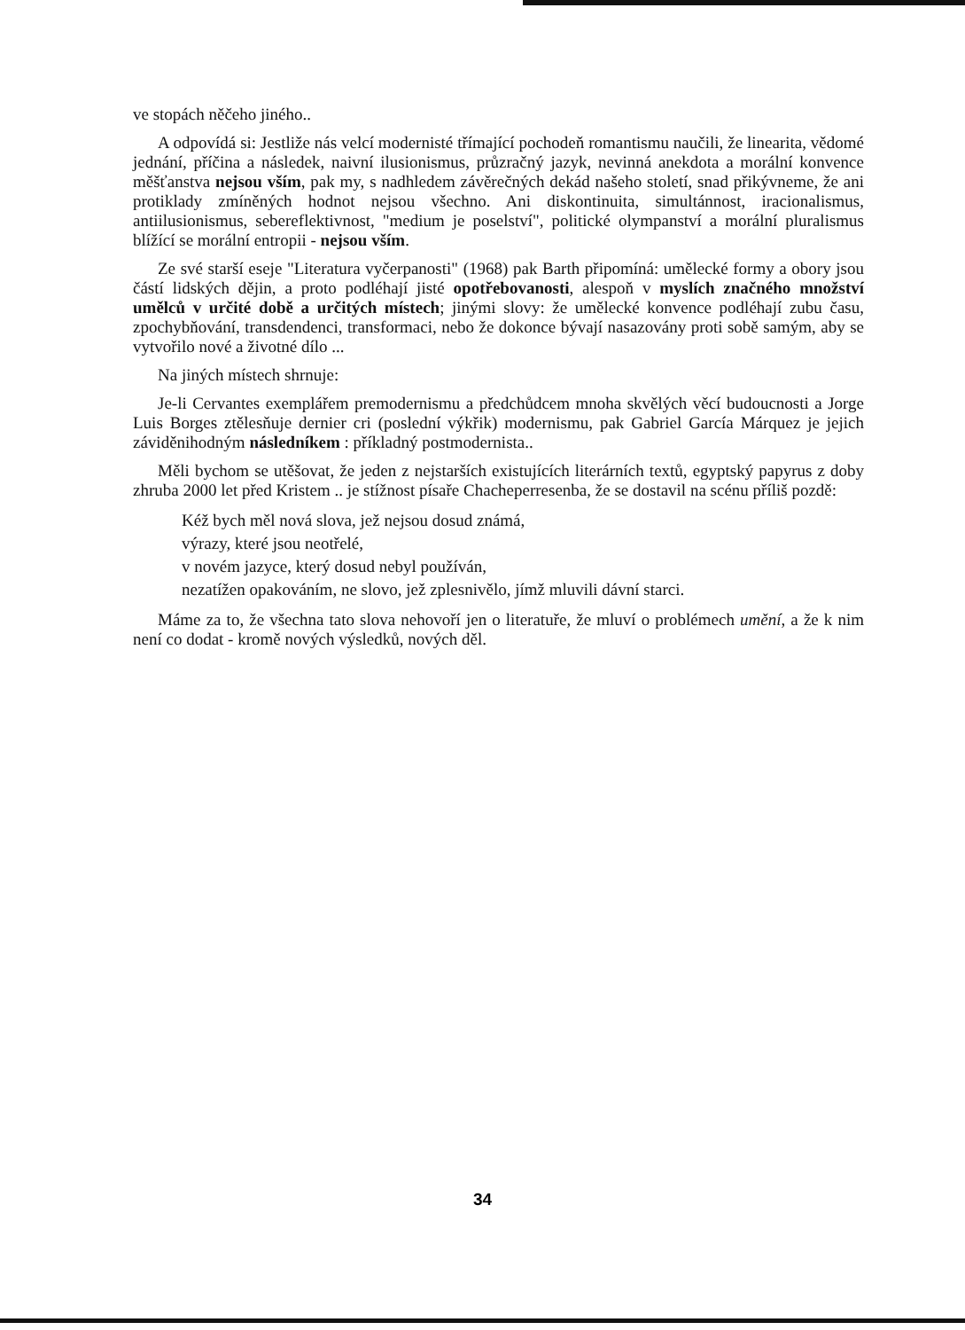ve stopách něčeho jiného..
A odpovídá si: Jestliže nás velcí modernisté třímající pochodeň romantismu naučili, že linearita, vědomé jednání, příčina a následek, naivní ilusionismus, průzračný jazyk, nevinná anekdota a morální konvence měšťanstva nejsou vším, pak my, s nadhledem závěrečných dekád našeho století, snad přikývneme, že ani protiklady zmíněných hodnot nejsou všechno. Ani diskontinuita, simultánnost, iracionalismus, antiilusionismus, sebereflektivnost, "medium je poselství", politické olympanství a morální pluralismus blížící se morální entropii - nejsou vším.
Ze své starší eseje "Literatura vyčerpanosti" (1968) pak Barth připomíná: umělecké formy a obory jsou částí lidských dějin, a proto podléhají jisté opotřebovanosti, alespoň v myslích značného množství umělců v určité době a určitých místech; jinými slovy: že umělecké konvence podléhají zubu času, zpochybňování, transdendenci, transformaci, nebo že dokonce bývají nasazovány proti sobě samým, aby se vytvořilo nové a životné dílo ...
Na jiných místech shrnuje:
Je-li Cervantes exemplářem premodernismu a předchůdcem mnoha skvělých věcí budoucnosti a Jorge Luis Borges ztělesňuje dernier cri (poslední výkřik) modernismu, pak Gabriel García Márquez je jejich záviděnihodným následníkem : příkladný postmodernista..
Měli bychom se utěšovat, že jeden z nejstarších existujících literárních textů, egyptský papyrus z doby zhruba 2000 let před Kristem .. je stížnost písaře Chacheperresenba, že se dostavil na scénu příliš pozdě:
Kéž bych měl nová slova, jež nejsou dosud známá,
výrazy, které jsou neotřelé,
v novém jazyce, který dosud nebyl používán,
nezatížen opakováním, ne slovo, jež zplesnivělo, jímž mluvili dávní starci.
Máme za to, že všechna tato slova nehovoří jen o literatuře, že mluví o problémech umění, a že k nim není co dodat - kromě nových výsledků, nových děl.
34